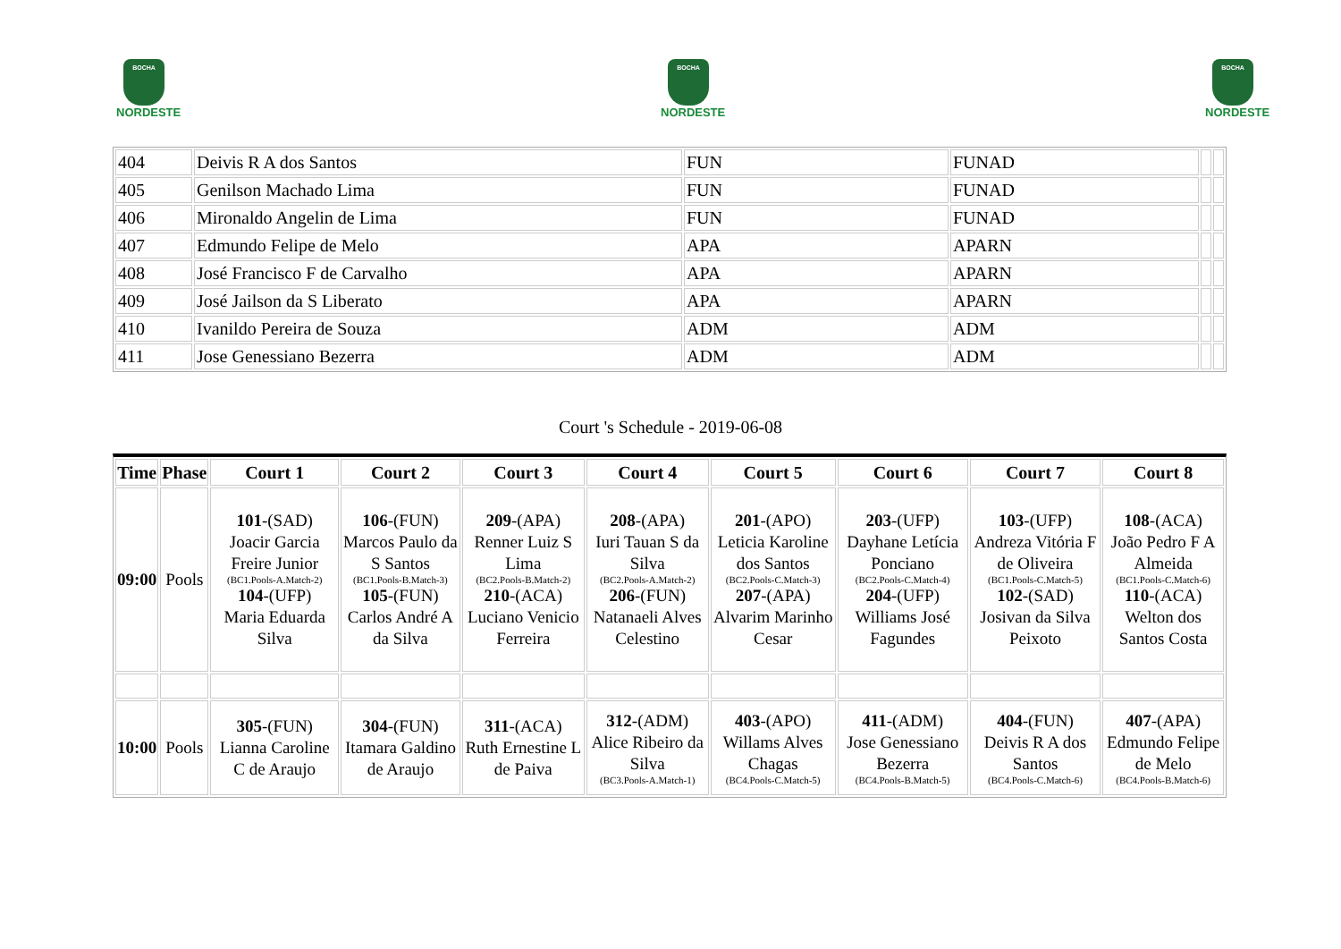BOCHA
NORDESTE
BOCHA
NORDESTE
BOCHA
NORDESTE
| 404 | Deivis R A dos Santos | FUN | FUNAD | | |
| 405 | Genilson Machado Lima | FUN | FUNAD | | |
| 406 | Mironaldo Angelin de Lima | FUN | FUNAD | | |
| 407 | Edmundo Felipe de Melo | APA | APARN | | |
| 408 | José Francisco F de Carvalho | APA | APARN | | |
| 409 | José Jailson da S Liberato | APA | APARN | | |
| 410 | Ivanildo Pereira de Souza | ADM | ADM | | |
| 411 | Jose Genessiano Bezerra | ADM | ADM | | |
Court 's Schedule - 2019-06-08
| Time | Phase | Court 1 | Court 2 | Court 3 | Court 4 | Court 5 | Court 6 | Court 7 | Court 8 |
| --- | --- | --- | --- | --- | --- | --- | --- | --- | --- |
| 09:00 | Pools | 101 -(SAD) Joacir Garcia Freire Junior (BC1.Pools-A.Match-2) 104 -(UFP) Maria Eduarda Silva | 106 -(FUN) Marcos Paulo da S Santos (BC1.Pools-B.Match-3) 105 -(FUN) Carlos André A da Silva | 209 -(APA) Renner Luiz S Lima (BC2.Pools-B.Match-2) 210 -(ACA) Luciano Venicio Ferreira | 208 -(APA) Iuri Tauan S da Silva (BC2.Pools-A.Match-2) 206 -(FUN) Natanaeli Alves Celestino | 201 -(APO) Leticia Karoline dos Santos (BC2.Pools-C.Match-3) 207 -(APA) Alvarim Marinho Cesar | 203 -(UFP) Dayhane Letícia Ponciano (BC2.Pools-C.Match-4) 204 -(UFP) Williams José Fagundes | 103 -(UFP) Andreza Vitória F de Oliveira (BC1.Pools-C.Match-5) 102 -(SAD) Josivan da Silva Peixoto | 108 -(ACA) João Pedro F A Almeida (BC1.Pools-C.Match-6) 110 -(ACA) Welton dos Santos Costa |
| 10:00 | Pools | 305 -(FUN) Lianna Caroline C de Araujo | 304 -(FUN) Itamara Galdino de Araujo | 311 -(ACA) Ruth Ernestine L de Paiva | 312 -(ADM) Alice Ribeiro da Silva (BC3.Pools-A.Match-1) | 403 -(APO) Willams Alves Chagas (BC4.Pools-C.Match-5) | 411 -(ADM) Jose Genessiano Bezerra (BC4.Pools-B.Match-5) | 404 -(FUN) Deivis R A dos Santos (BC4.Pools-C.Match-6) | 407 -(APA) Edmundo Felipe de Melo (BC4.Pools-B.Match-6) |